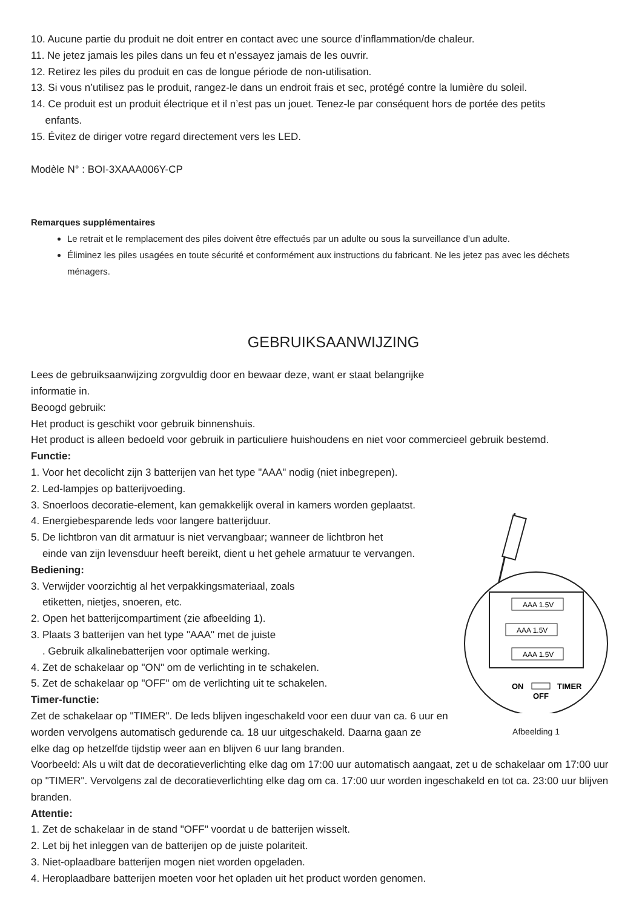10. Aucune partie du produit ne doit entrer en contact avec une source d’inflammation/de chaleur.
11. Ne jetez jamais les piles dans un feu et n’essayez jamais de les ouvrir.
12. Retirez les piles du produit en cas de longue période de non-utilisation.
13. Si vous n’utilisez pas le produit, rangez-le dans un endroit frais et sec, protégé contre la lumière du soleil.
14. Ce produit est un produit électrique et il n’est pas un jouet. Tenez-le par conséquent hors de portée des petits
enfants.
15. Évitez de diriger votre regard directement vers les LED.
Modèle N° : BOI-3XAAA006Y-CP
Remarques supplémentaires
Le retrait et le remplacement des piles doivent être effectués par un adulte ou sous la surveillance d’un adulte.
Éliminez les piles usagées en toute sécurité et conformément aux instructions du fabricant. Ne les jetez pas avec les déchets ménagers.
GEBRUIKSAANWIJZING
Lees de gebruiksaanwijzing zorgvuldig door en bewaar deze, want er staat belangrijke
informatie in.
Beoogd gebruik:
Het product is geschikt voor gebruik binnenshuis.
Het product is alleen bedoeld voor gebruik in particuliere huishoudens en niet voor commercieel gebruik bestemd.
Functie:
1. Voor het decolicht zijn 3 batterijen van het type "AAA" nodig (niet inbegrepen).
2. Led-lampjes op batterijvoeding.
3. Snoerloos decoratie-element, kan gemakkelijk overal in kamers worden geplaatst.
4. Energiebesparende leds voor langere batterijduur.
5. De lichtbron van dit armatuur is niet vervangbaar; wanneer de lichtbron het
einde van zijn levensduur heeft bereikt, dient u het gehele armatuur te vervangen.
Bediening:
3. Verwijder voorzichtig al het verpakkingsmateriaal, zoals
etiketten, nietjes, snoeren, etc.
2. Open het batterijcompartiment (zie afbeelding 1).
3. Plaats 3 batterijen van het type "AAA" met de juiste
. Gebruik alkalinebatterijen voor optimale werking.
4. Zet de schakelaar op "ON" om de verlichting in te schakelen.
5. Zet de schakelaar op "OFF" om de verlichting uit te schakelen.
Timer-functie:
Zet de schakelaar op "TIMER". De leds blijven ingeschakeld voor een duur van ca. 6 uur en worden vervolgens automatisch gedurende ca. 18 uur uitgeschakeld. Daarna gaan ze
AAA 1.5V
AAA 1.5V
AAA 1.5V
ON
TIMER
OFF
Afbeelding 1
elke dag op hetzelfde tijdstip weer aan en blijven 6 uur lang branden.
Voorbeeld: Als u wilt dat de decoratieverlichting elke dag om 17:00 uur automatisch aangaat, zet u de schakelaar om 17:00 uur op "TIMER". Vervolgens zal de decoratieverlichting elke dag om ca. 17:00 uur worden ingeschakeld en tot ca. 23:00 uur blijven branden.
Attentie:
1. Zet de schakelaar in de stand "OFF" voordat u de batterijen wisselt.
2. Let bij het inleggen van de batterijen op de juiste polariteit.
3. Niet-oplaadbare batterijen mogen niet worden opgeladen.
4. Heroplaadbare batterijen moeten voor het opladen uit het product worden genomen.